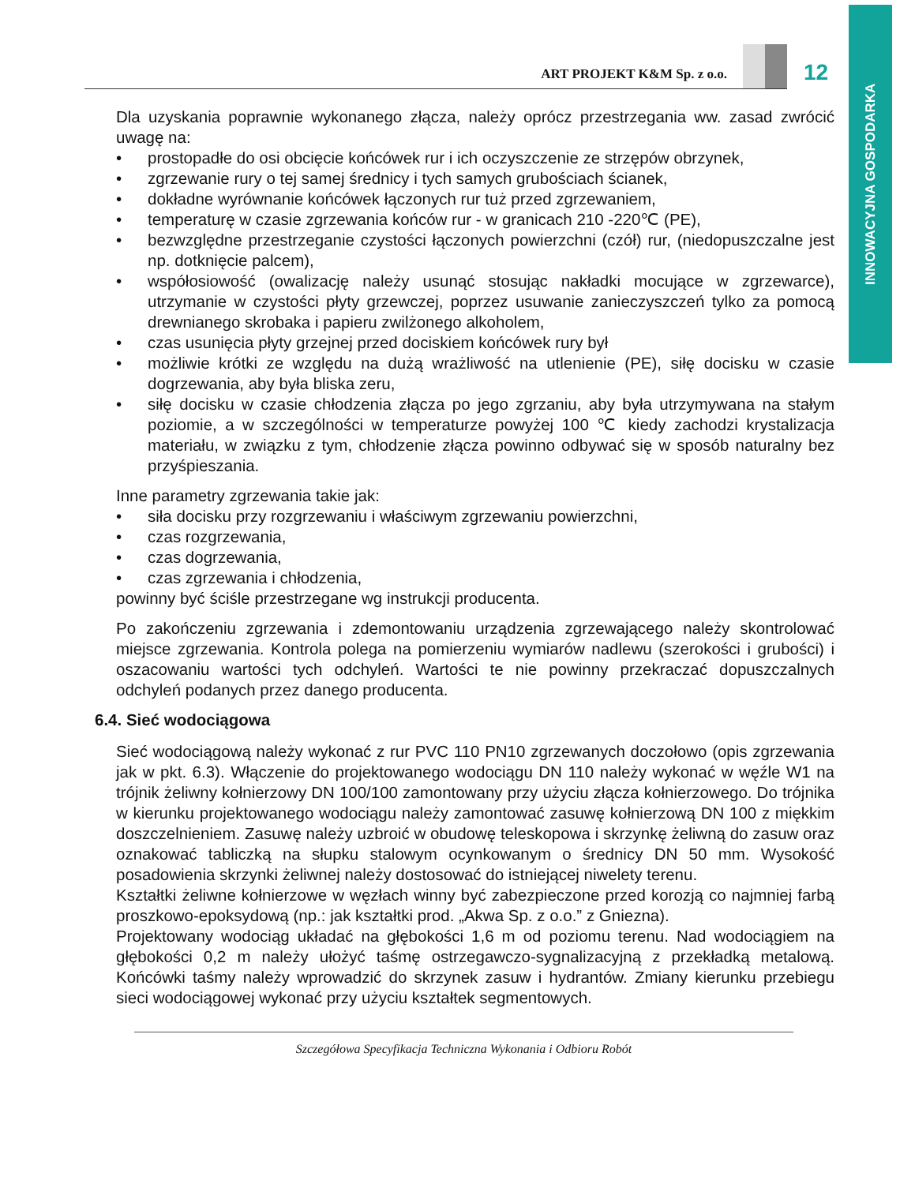INNOWACYJNA GOSPODARKA
ART PROJEKT K&M Sp. z o.o.
12
Dla uzyskania poprawnie wykonanego złącza, należy oprócz przestrzegania ww. zasad zwrócić uwagę na:
• prostopadłe do osi obcięcie końcówek rur i ich oczyszczenie ze strzępów obrzynek,
• zgrzewanie rury o tej samej średnicy i tych samych grubościach ścianek,
• dokładne wyrównanie końcówek łączonych rur tuż przed zgrzewaniem,
• temperaturę w czasie zgrzewania końców rur - w granicach 210 -220℃ (PE),
• bezwzględne przestrzeganie czystości łączonych powierzchni (czół) rur, (niedopuszczalne jest np. dotknięcie palcem),
• współosiowość (owalizację należy usunąć stosując nakładki mocujące w zgrzewarce), utrzymanie w czystości płyty grzewczej, poprzez usuwanie zanieczyszczeń tylko za pomocą drewnianego skrobaka i papieru zwilżonego alkoholem,
• czas usunięcia płyty grzejnej przed dociskiem końcówek rury był
• możliwie krótki ze względu na dużą wrażliwość na utlenienie (PE), siłę docisku w czasie dogrzewania, aby była bliska zeru,
• siłę docisku w czasie chłodzenia złącza po jego zgrzaniu, aby była utrzymywana na stałym poziomie, a w szczególności w temperaturze powyżej 100 ℃ kiedy zachodzi krystalizacja materiału, w związku z tym, chłodzenie złącza powinno odbywać się w sposób naturalny bez przyśpieszania.
Inne parametry zgrzewania takie jak:
• siła docisku przy rozgrzewaniu i właściwym zgrzewaniu powierzchni,
• czas rozgrzewania,
• czas dogrzewania,
• czas zgrzewania i chłodzenia,
powinny być ściśle przestrzegane wg instrukcji producenta.
Po zakończeniu zgrzewania i zdemontowaniu urządzenia zgrzewającego należy skontrolować miejsce zgrzewania. Kontrola polega na pomierzeniu wymiarów nadlewu (szerokości i grubości) i oszacowaniu wartości tych odchyleń. Wartości te nie powinny przekraczać dopuszczalnych odchyleń podanych przez danego producenta.
6.4. Sieć wodociągowa
Sieć wodociągową należy wykonać z rur PVC 110 PN10 zgrzewanych doczołowo (opis zgrzewania jak w pkt. 6.3). Włączenie do projektowanego wodociągu DN 110 należy wykonać w węźle W1 na trójnik żeliwny kołnierzowy DN 100/100 zamontowany przy użyciu złącza kołnierzowego. Do trójnika w kierunku projektowanego wodociągu należy zamontować zasuwę kołnierzową DN 100 z miękkim doszczelnieniem. Zasuwę należy uzbroić w obudowę teleskopowa i skrzynkę żeliwną do zasuw oraz oznakować tabliczką na słupku stalowym ocynkowanym o średnicy DN 50 mm. Wysokość posadowienia skrzynki żeliwnej należy dostosować do istniejącej niwelety terenu.
Kształtki żeliwne kołnierzowe w węzłach winny być zabezpieczone przed korozją co najmniej farbą proszkowo-epoksydową (np.: jak kształtki prod. „Akwa Sp. z o.o.” z Gniezna).
Projektowany wodociąg układać na głębokości 1,6 m od poziomu terenu. Nad wodociągiem na głębokości 0,2 m należy ułożyć taśmę ostrzegawczo-sygnalizacyjną z przekładką metalową. Końcówki taśmy należy wprowadzić do skrzynek zasuw i hydrantów. Zmiany kierunku przebiegu sieci wodociągowej wykonać przy użyciu kształtek segmentowych.
Szczegółowa Specyfikacja Techniczna Wykonania i Odbioru Robót